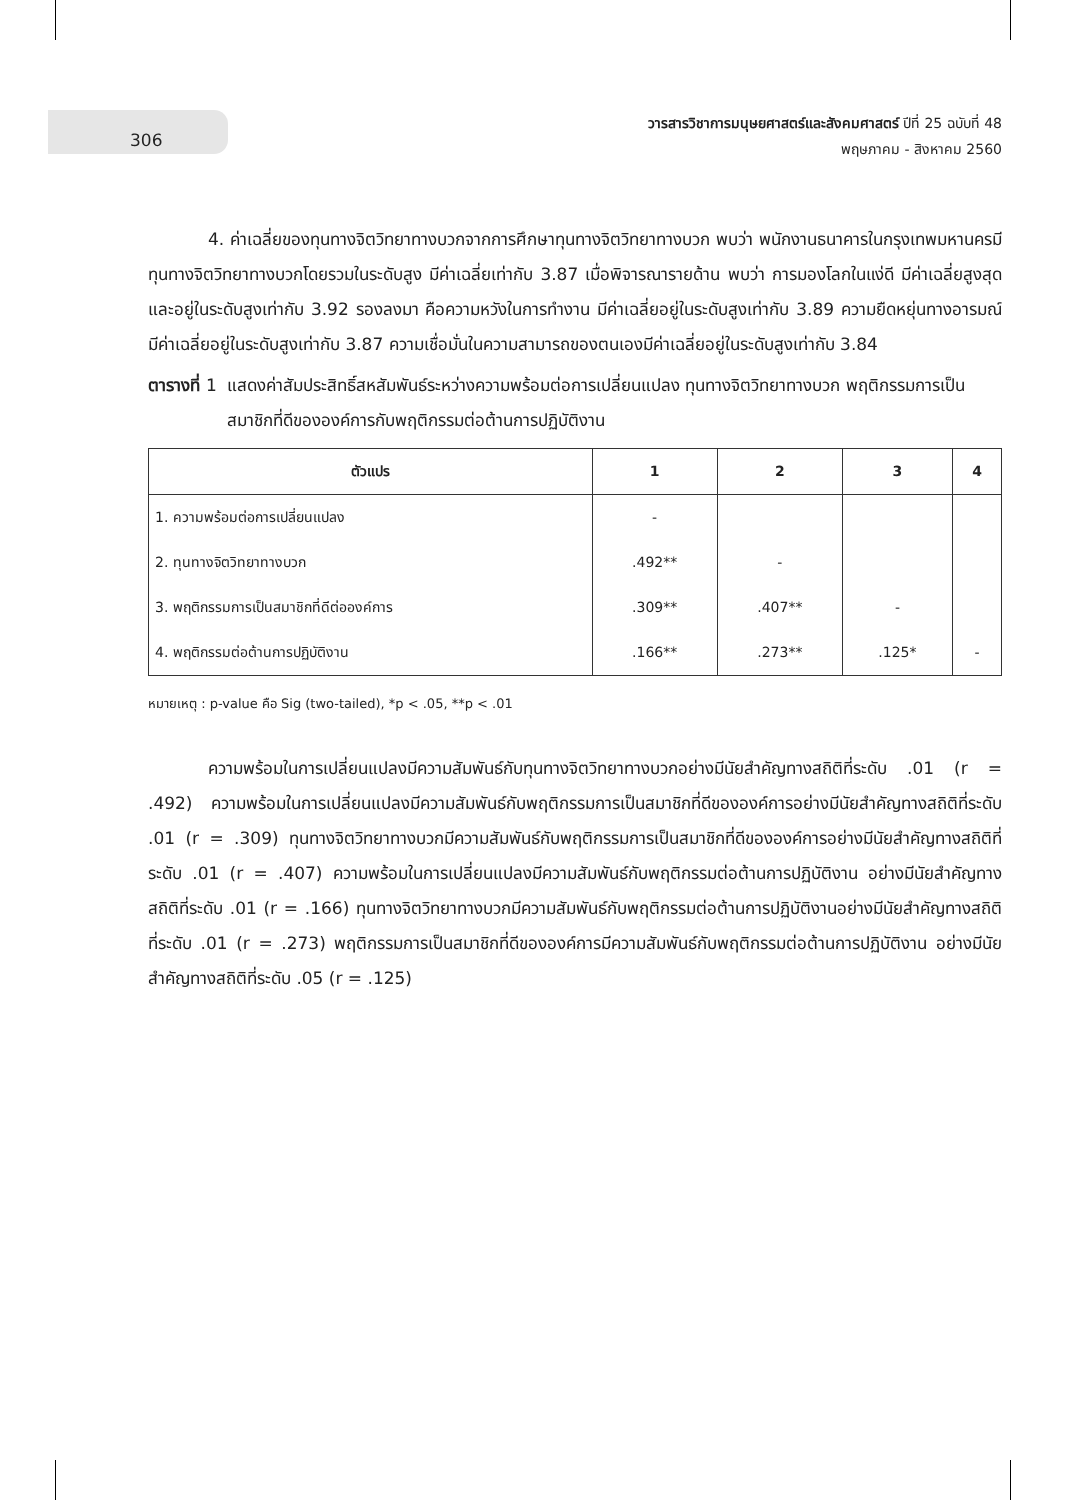306
วารสารวิชาการมนุษยศาสตร์และสังคมศาสตร์ ปีที่ 25 ฉบับที่ 48
พฤษภาคม - สิงหาคม 2560
4. ค่าเฉลี่ยของทุนทางจิตวิทยาทางบวกจากการศึกษาทุนทางจิตวิทยาทางบวก พบว่า พนักงานธนาคารในกรุงเทพมหานครมีทุนทางจิตวิทยาทางบวกโดยรวมในระดับสูง มีค่าเฉลี่ยเท่ากับ 3.87 เมื่อพิจารณารายด้าน พบว่า การมองโลกในแง่ดี มีค่าเฉลี่ยสูงสุดและอยู่ในระดับสูงเท่ากับ 3.92 รองลงมา คือความหวังในการทำงาน มีค่าเฉลี่ยอยู่ในระดับสูงเท่ากับ 3.89 ความยืดหยุ่นทางอารมณ์มีค่าเฉลี่ยอยู่ในระดับสูงเท่ากับ 3.87 ความเชื่อมั่นในความสามารถของตนเองมีค่าเฉลี่ยอยู่ในระดับสูงเท่ากับ 3.84
ตารางที่ 1 แสดงค่าสัมประสิทธิ์สหสัมพันธ์ระหว่างความพร้อมต่อการเปลี่ยนแปลง ทุนทางจิตวิทยาทางบวก พฤติกรรมการเป็นสมาชิกที่ดีขององค์การกับพฤติกรรมต่อต้านการปฏิบัติงาน
| ตัวแปร | 1 | 2 | 3 | 4 |
| --- | --- | --- | --- | --- |
| 1. ความพร้อมต่อการเปลี่ยนแปลง | - | | | |
| 2. ทุนทางจิตวิทยาทางบวก | .492** | - | | |
| 3. พฤติกรรมการเป็นสมาชิกที่ดีต่อองค์การ | .309** | .407** | - | |
| 4. พฤติกรรมต่อต้านการปฏิบัติงาน | .166** | .273** | .125* | - |
หมายเหตุ : p-value คือ Sig (two-tailed), *p < .05, **p < .01
ความพร้อมในการเปลี่ยนแปลงมีความสัมพันธ์กับทุนทางจิตวิทยาทางบวกอย่างมีนัยสำคัญทางสถิติที่ระดับ .01 (r = .492) ความพร้อมในการเปลี่ยนแปลงมีความสัมพันธ์กับพฤติกรรมการเป็นสมาชิกที่ดีขององค์การอย่างมีนัยสำคัญทางสถิติที่ระดับ .01 (r = .309) ทุนทางจิตวิทยาทางบวกมีความสัมพันธ์กับพฤติกรรมการเป็นสมาชิกที่ดีขององค์การอย่างมีนัยสำคัญทางสถิติที่ระดับ .01 (r = .407) ความพร้อมในการเปลี่ยนแปลงมีความสัมพันธ์กับพฤติกรรมต่อต้านการปฏิบัติงาน อย่างมีนัยสำคัญทางสถิติที่ระดับ .01 (r = .166) ทุนทางจิตวิทยาทางบวกมีความสัมพันธ์กับพฤติกรรมต่อต้านการปฏิบัติงานอย่างมีนัยสำคัญทางสถิติที่ระดับ .01 (r = .273) พฤติกรรมการเป็นสมาชิกที่ดีขององค์การมีความสัมพันธ์กับพฤติกรรมต่อต้านการปฏิบัติงาน อย่างมีนัยสำคัญทางสถิติที่ระดับ .05 (r = .125)